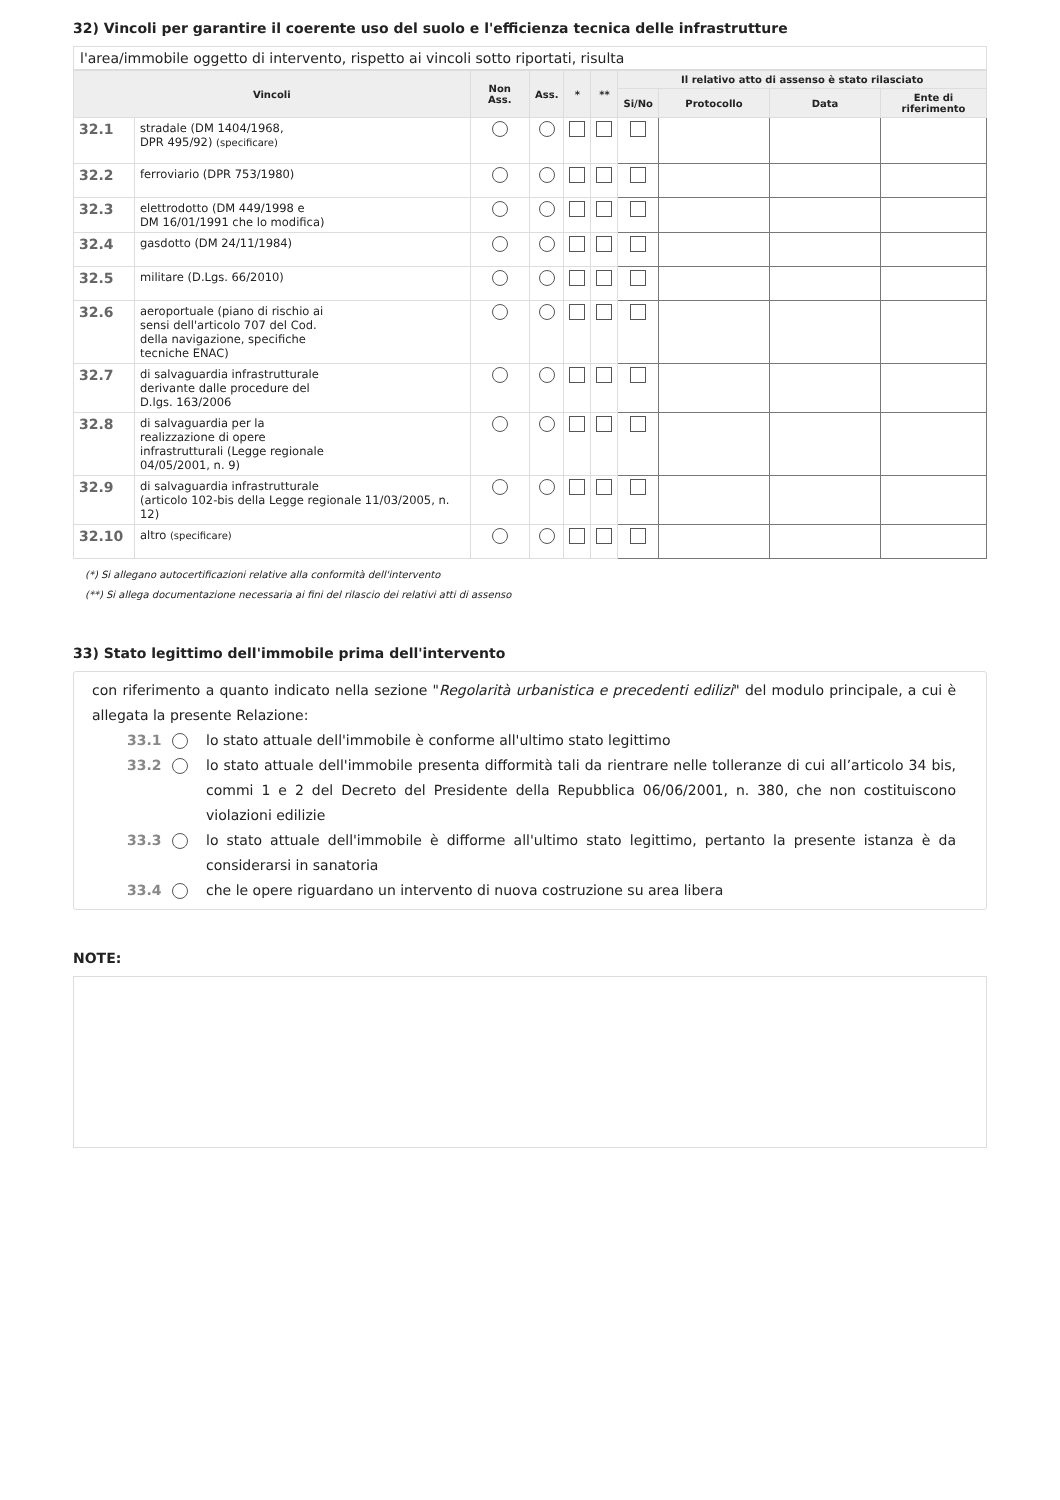32) Vincoli per garantire il coerente uso del suolo e l'efficienza tecnica delle infrastrutture
l'area/immobile oggetto di intervento, rispetto ai vincoli sotto riportati, risulta
| Vincoli | | Non Ass. | Ass. | * | ** | Il relativo atto di assenso è stato rilasciato | | | |
| --- | --- | --- | --- | --- | --- | --- | --- | --- | --- |
| | | | | | | Si/No | Protocollo | Data | Ente di riferimento |
| 32.1 | stradale (DM 1404/1968, DPR 495/92) (specificare) | | | | | | | | |
| 32.2 | ferroviario (DPR 753/1980) | | | | | | | | |
| 32.3 | elettrodotto (DM 449/1998 e DM 16/01/1991 che lo modifica) | | | | | | | | |
| 32.4 | gasdotto (DM 24/11/1984) | | | | | | | | |
| 32.5 | militare (D.Lgs. 66/2010) | | | | | | | | |
| 32.6 | aeroportuale (piano di rischio ai sensi dell'articolo 707 del Cod. della navigazione, specifiche tecniche ENAC) | | | | | | | | |
| 32.7 | di salvaguardia infrastrutturale derivante dalle procedure del D.lgs. 163/2006 | | | | | | | | |
| 32.8 | di salvaguardia per la realizzazione di opere infrastrutturali (Legge regionale 04/05/2001, n. 9) | | | | | | | | |
| 32.9 | di salvaguardia infrastrutturale (articolo 102-bis della Legge regionale 11/03/2005, n. 12) | | | | | | | | |
| 32.10 | altro (specificare) | | | | | | | | |
(*) Si allegano autocertificazioni relative alla conformità dell'intervento
(**) Si allega documentazione necessaria ai fini del rilascio dei relativi atti di assenso
33) Stato legittimo dell'immobile prima dell'intervento
con riferimento a quanto indicato nella sezione "Regolarità urbanistica e precedenti edilizi" del modulo principale, a cui è allegata la presente Relazione:
33.1 lo stato attuale dell'immobile è conforme all'ultimo stato legittimo
33.2 lo stato attuale dell'immobile presenta difformità tali da rientrare nelle tolleranze di cui all’articolo 34 bis, commi 1 e 2 del Decreto del Presidente della Repubblica 06/06/2001, n. 380, che non costituiscono violazioni edilizie
33.3 lo stato attuale dell'immobile è difforme all'ultimo stato legittimo, pertanto la presente istanza è da considerarsi in sanatoria
33.4 che le opere riguardano un intervento di nuova costruzione su area libera
NOTE: